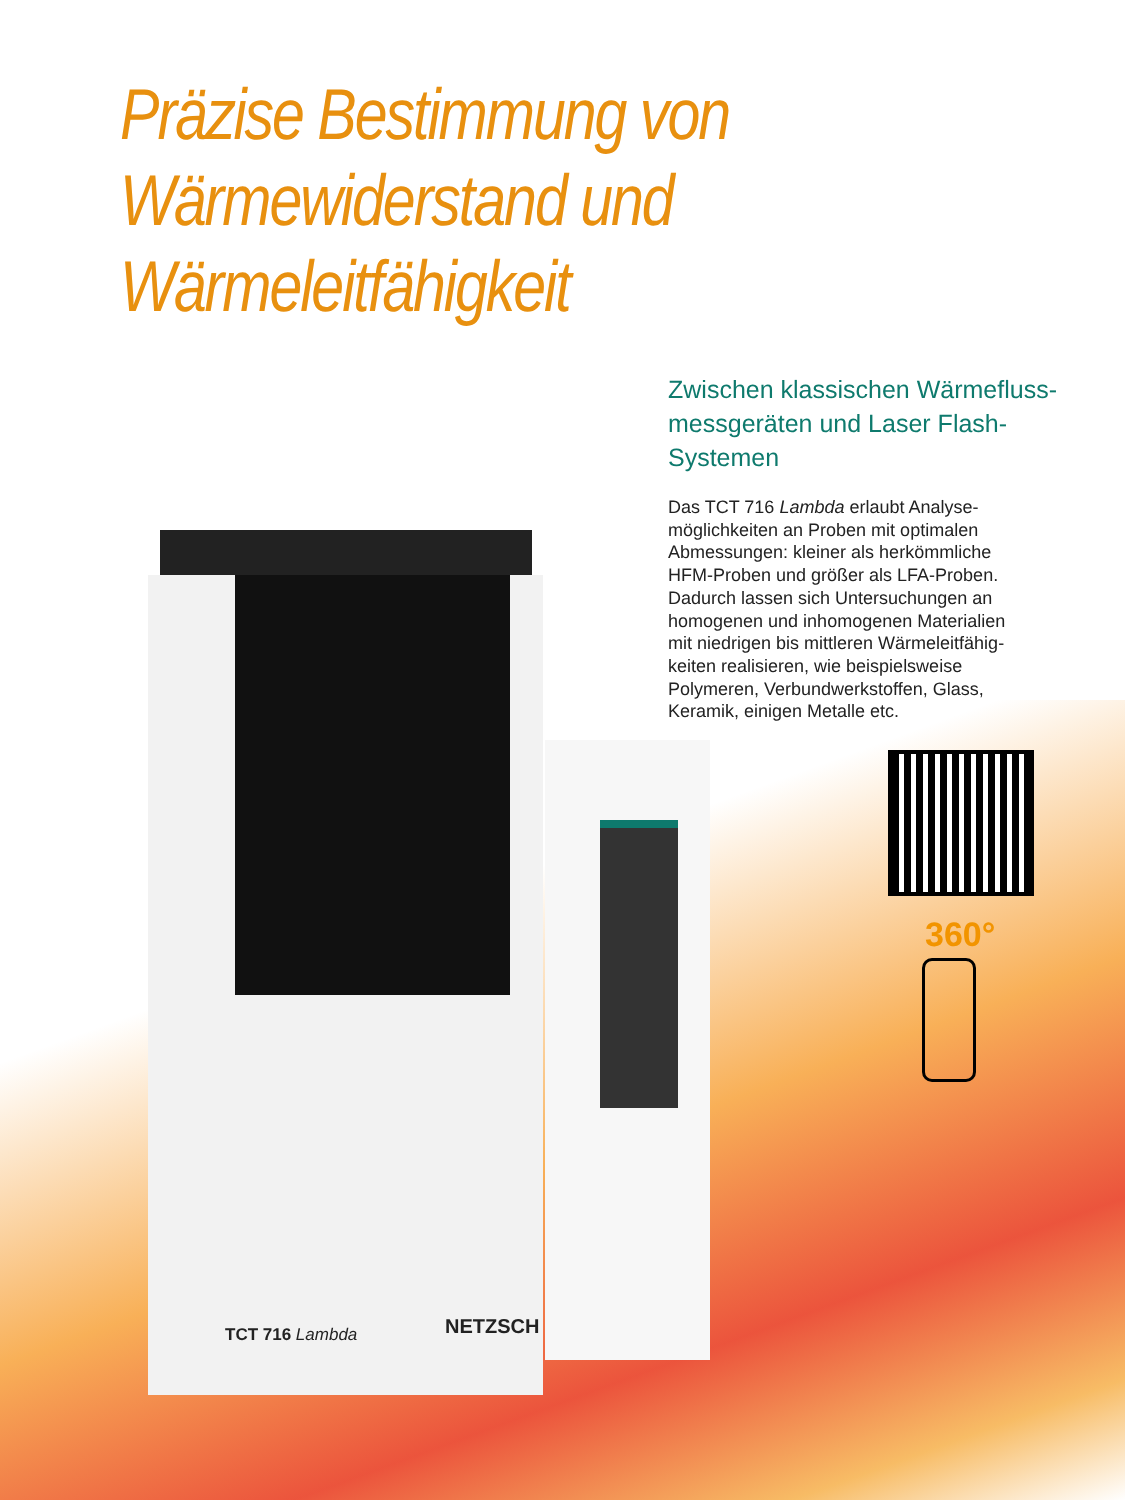Präzise Bestimmung von
Wärmewiderstand und
Wärmeleitfähigkeit
Zwischen klassischen Wärmefluss-
messgeräten und Laser Flash-Systemen
Das TCT 716 Lambda erlaubt Analyse-
möglichkeiten an Proben mit optimalen
Abmessungen: kleiner als herkömmliche
HFM-Proben und größer als LFA-Proben.
Dadurch lassen sich Untersuchungen an
homogenen und inhomogenen Materialien
mit niedrigen bis mittleren Wärmeleitfähig-
keiten realisieren, wie beispielsweise
Polymeren, Verbundwerkstoffen, Glass,
Keramik, einigen Metalle etc.
TCT 716 Lambda NETZSCH
360°